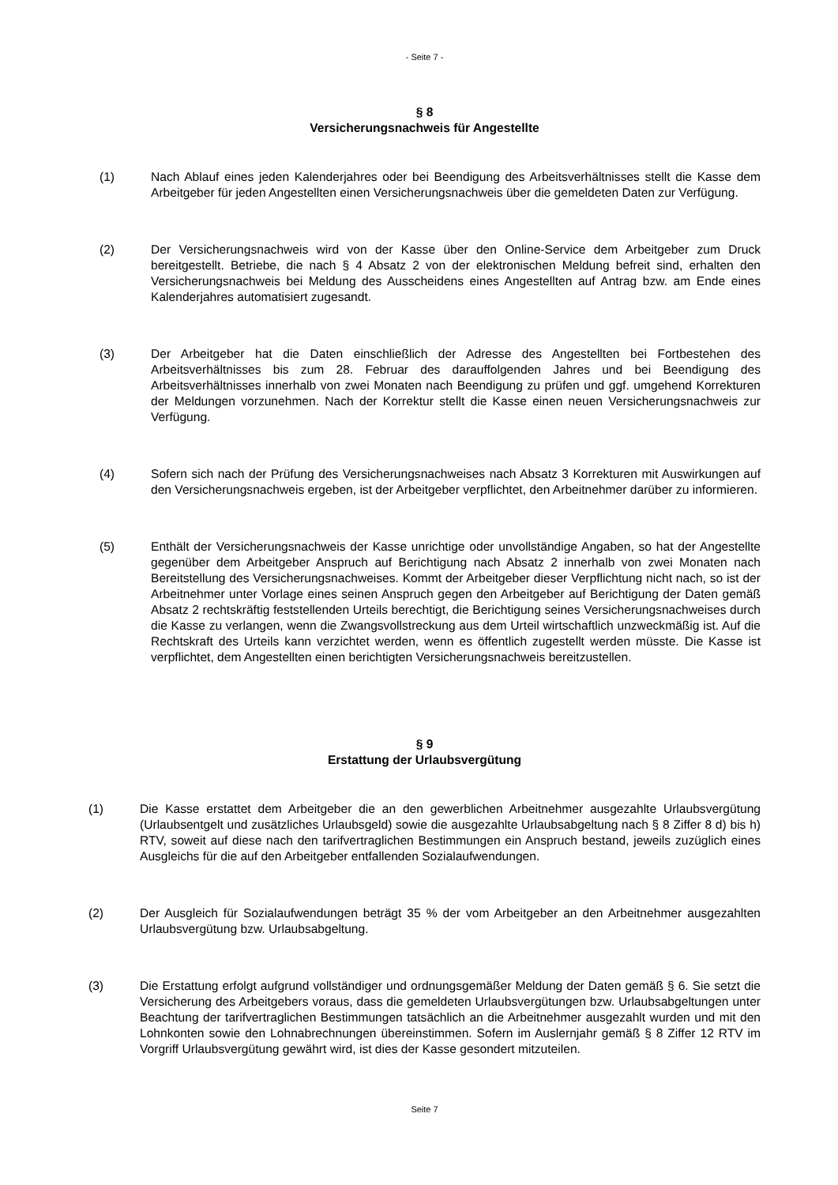- Seite 7 -
§ 8
Versicherungsnachweis für Angestellte
(1) Nach Ablauf eines jeden Kalenderjahres oder bei Beendigung des Arbeitsverhältnisses stellt die Kasse dem Arbeitgeber für jeden Angestellten einen Versicherungsnachweis über die gemeldeten Daten zur Verfügung.
(2) Der Versicherungsnachweis wird von der Kasse über den Online-Service dem Arbeitgeber zum Druck bereitgestellt. Betriebe, die nach § 4 Absatz 2 von der elektronischen Meldung befreit sind, erhalten den Versicherungsnachweis bei Meldung des Ausscheidens eines Angestellten auf Antrag bzw. am Ende eines Kalenderjahres automatisiert zugesandt.
(3) Der Arbeitgeber hat die Daten einschließlich der Adresse des Angestellten bei Fortbestehen des Arbeitsverhältnisses bis zum 28. Februar des darauffolgenden Jahres und bei Beendigung des Arbeitsverhältnisses innerhalb von zwei Monaten nach Beendigung zu prüfen und ggf. umgehend Korrekturen der Meldungen vorzunehmen. Nach der Korrektur stellt die Kasse einen neuen Versicherungsnachweis zur Verfügung.
(4) Sofern sich nach der Prüfung des Versicherungsnachweises nach Absatz 3 Korrekturen mit Auswirkungen auf den Versicherungsnachweis ergeben, ist der Arbeitgeber verpflichtet, den Arbeitnehmer darüber zu informieren.
(5) Enthält der Versicherungsnachweis der Kasse unrichtige oder unvollständige Angaben, so hat der Angestellte gegenüber dem Arbeitgeber Anspruch auf Berichtigung nach Absatz 2 innerhalb von zwei Monaten nach Bereitstellung des Versicherungsnachweises. Kommt der Arbeitgeber dieser Verpflichtung nicht nach, so ist der Arbeitnehmer unter Vorlage eines seinen Anspruch gegen den Arbeitgeber auf Berichtigung der Daten gemäß Absatz 2 rechtskräftig feststellenden Urteils berechtigt, die Berichtigung seines Versicherungsnachweises durch die Kasse zu verlangen, wenn die Zwangsvollstreckung aus dem Urteil wirtschaftlich unzweckmäßig ist. Auf die Rechtskraft des Urteils kann verzichtet werden, wenn es öffentlich zugestellt werden müsste. Die Kasse ist verpflichtet, dem Angestellten einen berichtigten Versicherungsnachweis bereitzustellen.
§ 9
Erstattung der Urlaubsvergütung
(1) Die Kasse erstattet dem Arbeitgeber die an den gewerblichen Arbeitnehmer ausgezahlte Urlaubsvergütung (Urlaubsentgelt und zusätzliches Urlaubsgeld) sowie die ausgezahlte Urlaubsabgeltung nach § 8 Ziffer 8 d) bis h) RTV, soweit auf diese nach den tarifvertraglichen Bestimmungen ein Anspruch bestand, jeweils zuzüglich eines Ausgleichs für die auf den Arbeitgeber entfallenden Sozialaufwendungen.
(2) Der Ausgleich für Sozialaufwendungen beträgt 35 % der vom Arbeitgeber an den Arbeitnehmer ausgezahlten Urlaubsvergütung bzw. Urlaubsabgeltung.
(3) Die Erstattung erfolgt aufgrund vollständiger und ordnungsgemäßer Meldung der Daten gemäß § 6. Sie setzt die Versicherung des Arbeitgebers voraus, dass die gemeldeten Urlaubsvergütungen bzw. Urlaubsabgeltungen unter Beachtung der tarifvertraglichen Bestimmungen tatsächlich an die Arbeitnehmer ausgezahlt wurden und mit den Lohnkonten sowie den Lohnabrechnungen übereinstimmen. Sofern im Auslernjahr gemäß § 8 Ziffer 12 RTV im Vorgriff Urlaubsvergütung gewährt wird, ist dies der Kasse gesondert mitzuteilen.
Seite 7